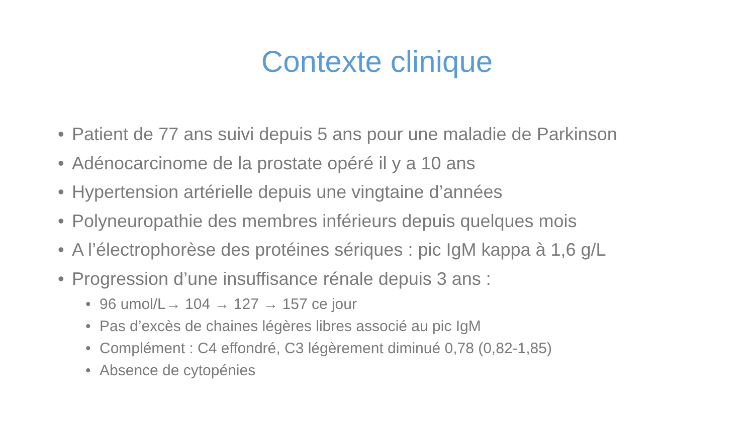Contexte clinique
• Patient de 77 ans suivi depuis 5 ans pour une maladie de Parkinson
• Adénocarcinome de la prostate opéré il y a 10 ans
• Hypertension artérielle depuis une vingtaine d’années
• Polyneuropathie des membres inférieurs depuis quelques mois
• A l’électrophorèse des protéines sériques : pic IgM kappa à 1,6 g/L
• Progression d’une insuffisance rénale depuis 3 ans :
• 96 umol/L→ 104 → 127 → 157 ce jour
• Pas d’excès de chaines légères libres associé au pic IgM
• Complément : C4 effondré, C3 légèrement diminué 0,78 (0,82-1,85)
• Absence de cytopénies